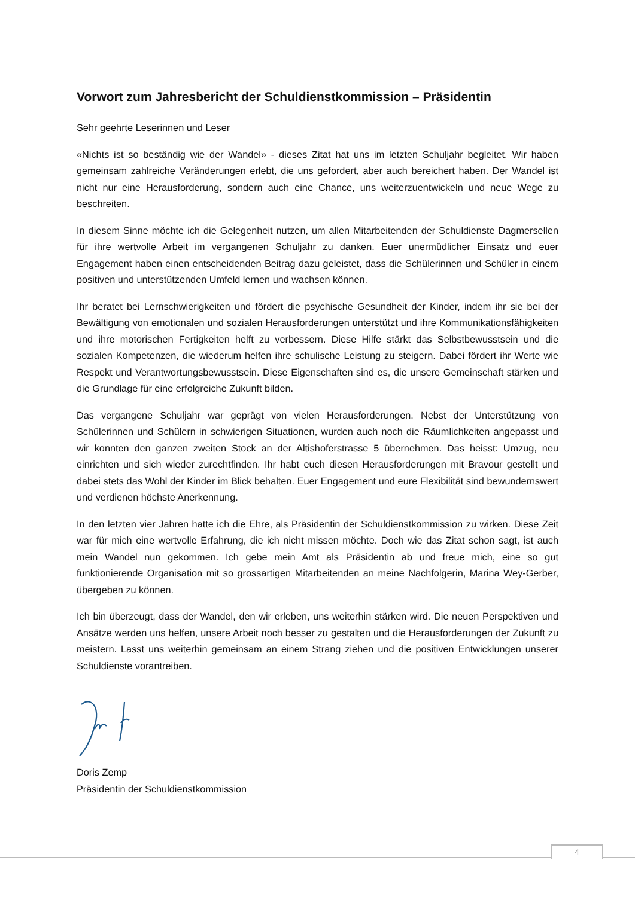Vorwort zum Jahresbericht der Schuldienstkommission – Präsidentin
Sehr geehrte Leserinnen und Leser
«Nichts ist so beständig wie der Wandel» - dieses Zitat hat uns im letzten Schuljahr begleitet. Wir haben gemeinsam zahlreiche Veränderungen erlebt, die uns gefordert, aber auch bereichert haben. Der Wandel ist nicht nur eine Herausforderung, sondern auch eine Chance, uns weiterzuentwickeln und neue Wege zu beschreiten.
In diesem Sinne möchte ich die Gelegenheit nutzen, um allen Mitarbeitenden der Schuldienste Dagmersellen für ihre wertvolle Arbeit im vergangenen Schuljahr zu danken. Euer unermüdlicher Einsatz und euer Engagement haben einen entscheidenden Beitrag dazu geleistet, dass die Schülerinnen und Schüler in einem positiven und unterstützenden Umfeld lernen und wachsen können.
Ihr beratet bei Lernschwierigkeiten und fördert die psychische Gesundheit der Kinder, indem ihr sie bei der Bewältigung von emotionalen und sozialen Herausforderungen unterstützt und ihre Kommunikationsfähigkeiten und ihre motorischen Fertigkeiten helft zu verbessern. Diese Hilfe stärkt das Selbstbewusstsein und die sozialen Kompetenzen, die wiederum helfen ihre schulische Leistung zu steigern. Dabei fördert ihr Werte wie Respekt und Verantwortungsbewusstsein. Diese Eigenschaften sind es, die unsere Gemeinschaft stärken und die Grundlage für eine erfolgreiche Zukunft bilden.
Das vergangene Schuljahr war geprägt von vielen Herausforderungen. Nebst der Unterstützung von Schülerinnen und Schülern in schwierigen Situationen, wurden auch noch die Räumlichkeiten angepasst und wir konnten den ganzen zweiten Stock an der Altishoferstrasse 5 übernehmen. Das heisst: Umzug, neu einrichten und sich wieder zurechtfinden. Ihr habt euch diesen Herausforderungen mit Bravour gestellt und dabei stets das Wohl der Kinder im Blick behalten. Euer Engagement und eure Flexibilität sind bewundernswert und verdienen höchste Anerkennung.
In den letzten vier Jahren hatte ich die Ehre, als Präsidentin der Schuldienstkommission zu wirken. Diese Zeit war für mich eine wertvolle Erfahrung, die ich nicht missen möchte. Doch wie das Zitat schon sagt, ist auch mein Wandel nun gekommen. Ich gebe mein Amt als Präsidentin ab und freue mich, eine so gut funktionierende Organisation mit so grossartigen Mitarbeitenden an meine Nachfolgerin, Marina Wey-Gerber, übergeben zu können.
Ich bin überzeugt, dass der Wandel, den wir erleben, uns weiterhin stärken wird. Die neuen Perspektiven und Ansätze werden uns helfen, unsere Arbeit noch besser zu gestalten und die Herausforderungen der Zukunft zu meistern. Lasst uns weiterhin gemeinsam an einem Strang ziehen und die positiven Entwicklungen unserer Schuldienste vorantreiben.
Doris Zemp
Präsidentin der Schuldienstkommission
4